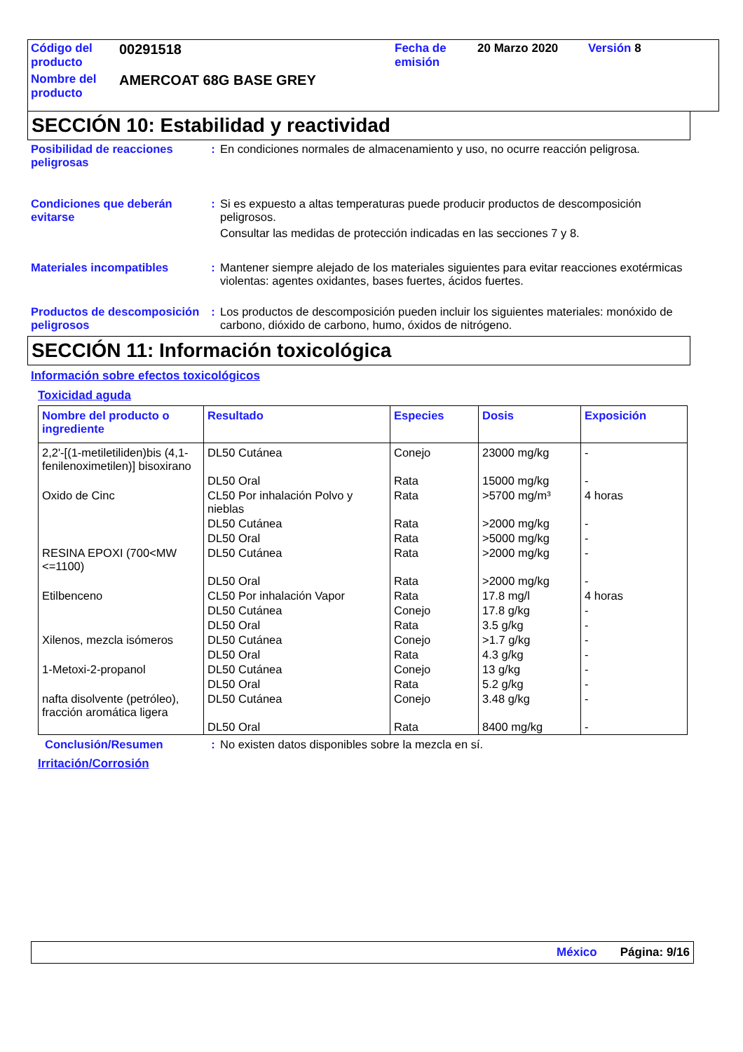| Código del producto | 00291518 | Fecha de emisión | 20 Marzo 2020 | Versión 8 |
| Nombre del producto | AMERCOAT 68G BASE GREY | | | |
SECCIÓN 10: Estabilidad y reactividad
Posibilidad de reacciones peligrosas
: En condiciones normales de almacenamiento y uso, no ocurre reacción peligrosa.
Condiciones que deberán evitarse
: Si es expuesto a altas temperaturas puede producir productos de descomposición peligrosos.
Consultar las medidas de protección indicadas en las secciones 7 y 8.
Materiales incompatibles : Mantener siempre alejado de los materiales siguientes para evitar reacciones exotérmicas violentas: agentes oxidantes, bases fuertes, ácidos fuertes.
Productos de descomposición peligrosos
: Los productos de descomposición pueden incluir los siguientes materiales: monóxido de carbono, dióxido de carbono, humo, óxidos de nitrógeno.
SECCIÓN 11: Información toxicológica
Información sobre efectos toxicológicos
Toxicidad aguda
| Nombre del producto o ingrediente | Resultado | Especies | Dosis | Exposición |
| --- | --- | --- | --- | --- |
| 2,2'-[(1-metiletiliden)bis (4,1-fenilenoximetilen)] bisoxirano | DL50 Cutánea | Conejo | 23000 mg/kg | - |
| | DL50 Oral | Rata | 15000 mg/kg | - |
| Oxido de Cinc | CL50 Por inhalación Polvo y nieblas | Rata | >5700 mg/m³ | 4 horas |
| | DL50 Cutánea | Rata | >2000 mg/kg | - |
| | DL50 Oral | Rata | >5000 mg/kg | - |
| RESINA EPOXI (700<MW <=1100) | DL50 Cutánea | Rata | >2000 mg/kg | - |
| | DL50 Oral | Rata | >2000 mg/kg | - |
| Etilbenceno | CL50 Por inhalación Vapor | Rata | 17.8 mg/l | 4 horas |
| | DL50 Cutánea | Conejo | 17.8 g/kg | - |
| | DL50 Oral | Rata | 3.5 g/kg | - |
| Xilenos, mezcla isómeros | DL50 Cutánea | Conejo | >1.7 g/kg | - |
| | DL50 Oral | Rata | 4.3 g/kg | - |
| 1-Metoxi-2-propanol | DL50 Cutánea | Conejo | 13 g/kg | - |
| | DL50 Oral | Rata | 5.2 g/kg | - |
| nafta disolvente (petróleo), fracción aromática ligera | DL50 Cutánea | Conejo | 3.48 g/kg | - |
| | DL50 Oral | Rata | 8400 mg/kg | - |
Conclusión/Resumen : No existen datos disponibles sobre la mezcla en sí.
Irritación/Corrosión
México Página: 9/16